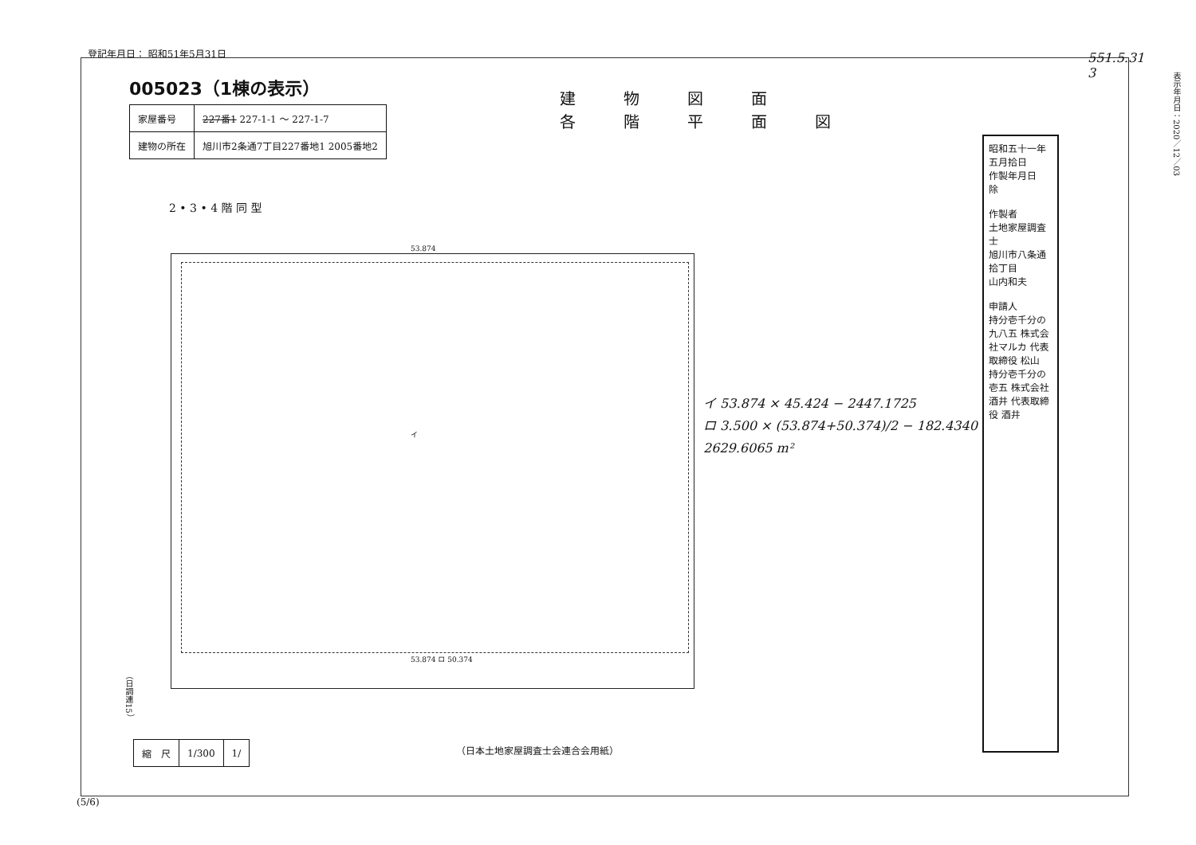登記年月日： 昭和51年5月31日
表示年月日：2020／12／03
005023（1棟の表示）
建物図面
各階平面図
| 家屋番号 | 227番1 227-1-1 ～ 227-1-7 |
| 建物の所在 | 旭川市2条通7丁目227番地1 2005番地2 |
2 • 3 • 4 階 同 型
53.874
イ
53.874 ロ 50.374
イ 53.874 × 45.424 − 2447.1725
ロ 3.500 × (53.874+50.374)/2 − 182.4340
2629.6065 m²
昭和五十一年五月拾日
作製年月日
除
作製者
土地家屋調査士
旭川市八条通拾丁目
山内和夫
申請人
持分壱千分の九八五 株式会社マルカ 代表取締役 松山
持分壱千分の壱五 株式会社酒井 代表取締役 酒井
551.5.31 3
（日調連15）
| 縮 尺 | 1/300 | 1/ |
（日本土地家屋調査士会連合会用紙）
(5/6)